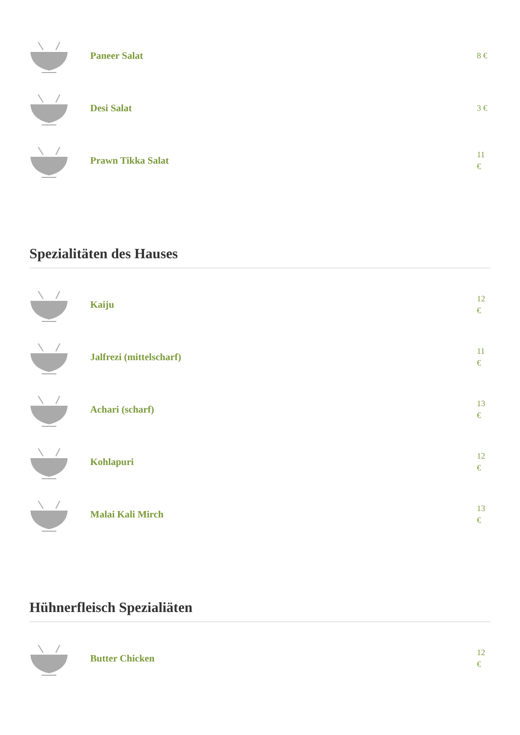Paneer Salat
8 €
Desi Salat
3 €
Prawn Tikka Salat
11 €
Spezialitäten des Hauses
Kaiju
12 €
Jalfrezi (mittelscharf)
11 €
Achari (scharf)
13 €
Kohlapuri
12 €
Malai Kali Mirch
13 €
Hühnerfleisch Spezialiäten
Butter Chicken
12 €